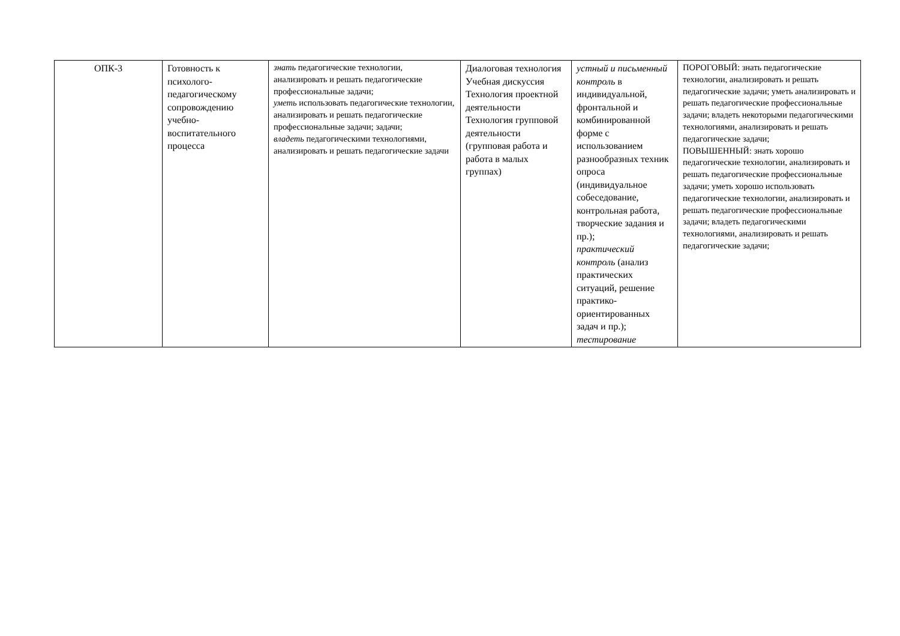| ОПК-3 | Готовность к психолого-педагогическому сопровождению учебно-воспитательного процесса | знать педагогические технологии, анализировать и решать педагогические профессиональные задачи; уметь использовать педагогические технологии, анализировать и решать педагогические профессиональные задачи; задачи; владеть педагогическими технологиями, анализировать и решать педагогические задачи | Диалоговая технология Учебная дискуссия Технология проектной деятельности Технология групповой деятельности (групповая работа и работа в малых группах) | устный и письменный контроль в индивидуальной, фронтальной и комбинированной форме с использованием разнообразных техник опроса (индивидуальное собеседование, контрольная работа, творческие задания и пр.); практический контроль (анализ практических ситуаций, решение практико-ориентированных задач и пр.); тестирование | ПОРОГОВЫЙ: знать педагогические технологии, анализировать и решать педагогические задачи; уметь анализировать и решать педагогические профессиональные задачи; владеть некоторыми педагогическими технологиями, анализировать и решать педагогические задачи; ПОВЫШЕННЫЙ: знать хорошо педагогические технологии, анализировать и решать педагогические профессиональные задачи; уметь хорошо использовать педагогические технологии, анализировать и решать педагогические профессиональные задачи; владеть педагогическими технологиями, анализировать и решать педагогические задачи; |